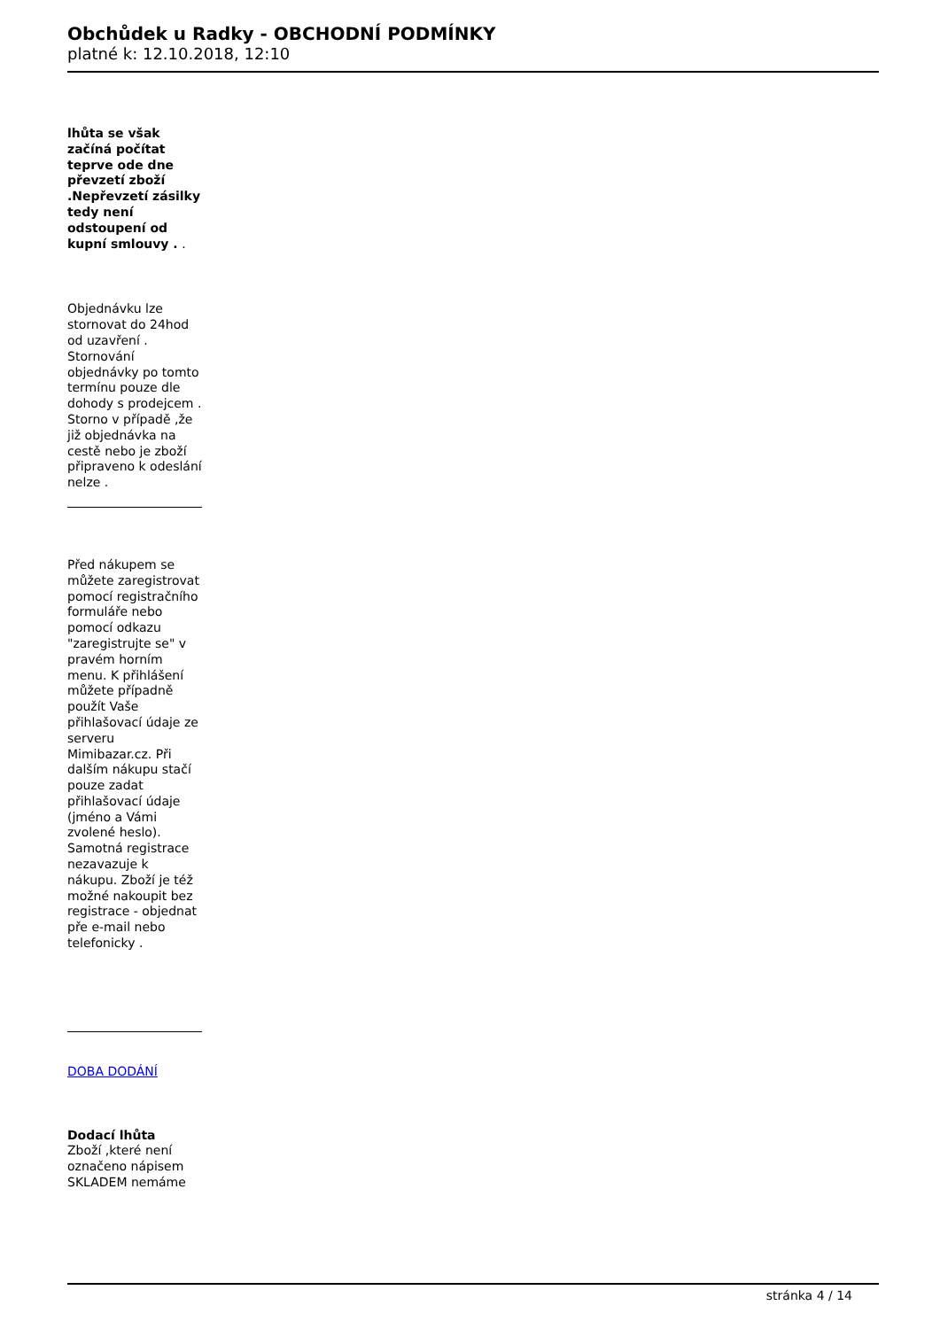Obchůdek u Radky - OBCHODNÍ PODMÍNKY
platné k: 12.10.2018, 12:10
lhůta se však začíná počítat teprve ode dne převzetí zboží .Nepřevzetí zásilky tedy není odstoupení od kupní smlouvy . .
Objednávku lze stornovat do 24hod od uzavření . Stornování objednávky po tomto termínu pouze dle dohody s prodejcem . Storno v případě ,že již objednávka na cestě nebo je zboží připraveno k odeslání nelze .
Před nákupem se můžete zaregistrovat pomocí registračního formuláře nebo pomocí odkazu "zaregistrujte se" v pravém horním menu. K přihlášení můžete případně použít Vaše přihlašovací údaje ze serveru Mimibazar.cz. Při dalším nákupu stačí pouze zadat přihlašovací údaje (jméno a Vámi zvolené heslo). Samotná registrace nezavazuje k nákupu. Zboží je též možné nakoupit bez registrace - objednat pře e-mail nebo telefonicky .
DOBA DODÁNÍ
Dodací lhůta
Zboží ,které není označeno nápisem SKLADEM nemáme
stránka 4 / 14